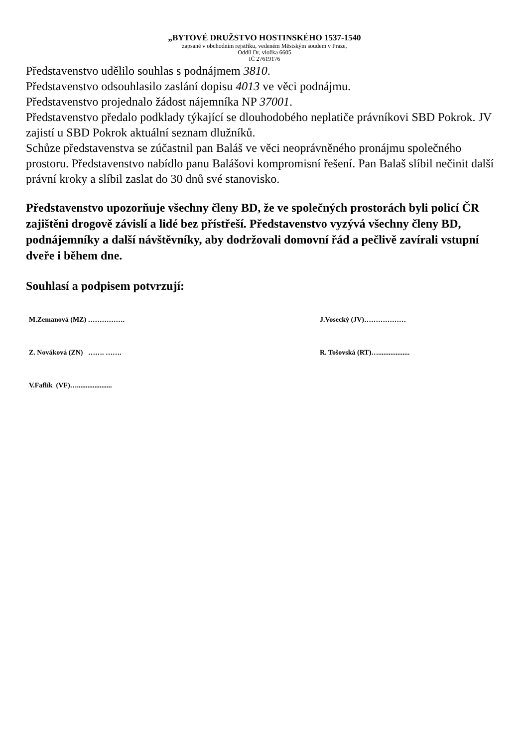„BYTOVÉ DRUŽSTVO HOSTINSKÉHO 1537-1540
zapsané v obchodním rejstříku, vedeném Městským soudem v Praze,
Oddíl Dr, vložka 6605
IČ 27619176
Představenstvo udělilo souhlas s podnájmem 3810.
Představenstvo odsouhlasilo zaslání dopisu 4013 ve věci podnájmu.
Představenstvo projednalo žádost nájemníka NP 37001.
Představenstvo předalo podklady týkající se dlouhodobého neplatiče právníkovi SBD Pokrok. JV zajistí u SBD Pokrok aktuální seznam dlužníků.
Schůze představenstva se zúčastnil pan Baláš ve věci neoprávněného pronájmu společného prostoru. Představenstvo nabídlo panu Balášovi kompromisní řešení. Pan Balaš slíbil nečinit další právní kroky a slíbil zaslat do 30 dnů své stanovisko.
Představenstvo upozorňuje všechny členy BD, že ve společných prostorách byli policí ČR zajištěni drogově závislí a lidé bez přístřeší. Představenstvo vyzývá všechny členy BD, podnájemníky a další návštěvníky, aby dodržovali domovní řád a pečlivě zavírali vstupní dveře i během dne.
Souhlasí a podpisem potvrzují:
M.Zemanová (MZ) ……………. J.Vosecký (JV)………………
Z. Nováková (ZN) ……. ……. R. Tošovská (RT)…..................
V.Faflík (VF)…....................